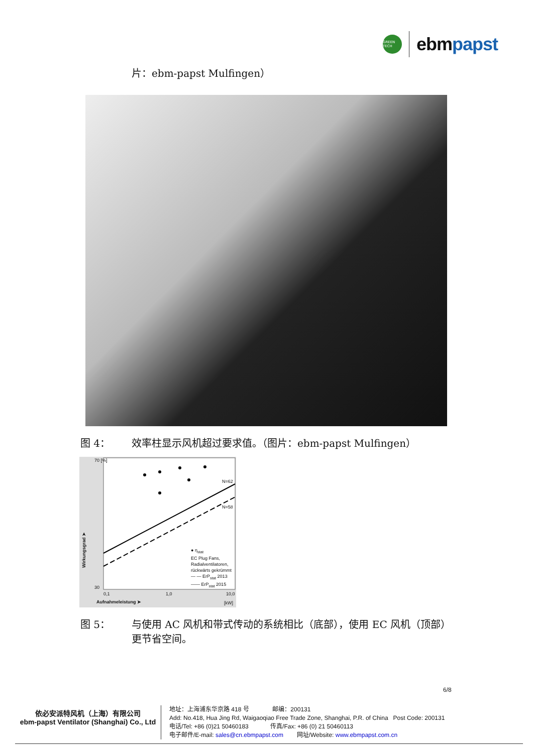GREEN TECH
ebmpapst
片：ebm-papst Mulfingen）
图 4： 效率柱显示风机超过要求值。（图片：ebm-papst Mulfingen）
70 [%]
30
0,1 1,0 10,0
N=62
N=58
● η<sub>stat</sub>
EC Plug Fans,
Radialventilatoren,
rückwärts gekrümmt
— — ErP<sub>stat</sub> 2013
—— ErP<sub>stat</sub> 2015
Aufnahmeleistung ➤ [kW]
Wirkungsgrad ➤
图 5： 与使用 AC 风机和带式传动的系统相比（底部），使用 EC 风机（顶部）更节省空间。
6/8
依必安派特风机（上海）有限公司
ebm-papst Ventilator (Shanghai) Co., Ltd
地址：上海浦东华京路 418 号 邮编：200131
Add: No.418, Hua Jing Rd, Waigaoqiao Free Trade Zone, Shanghai, P.R. of China Post Code: 200131
电话/Tel: +86 (0)21 50460183 传真/Fax: +86 (0) 21 50460113
电子邮件/E-mail: sales@cn.ebmpapst.com 网址/Website: www.ebmpapst.com.cn